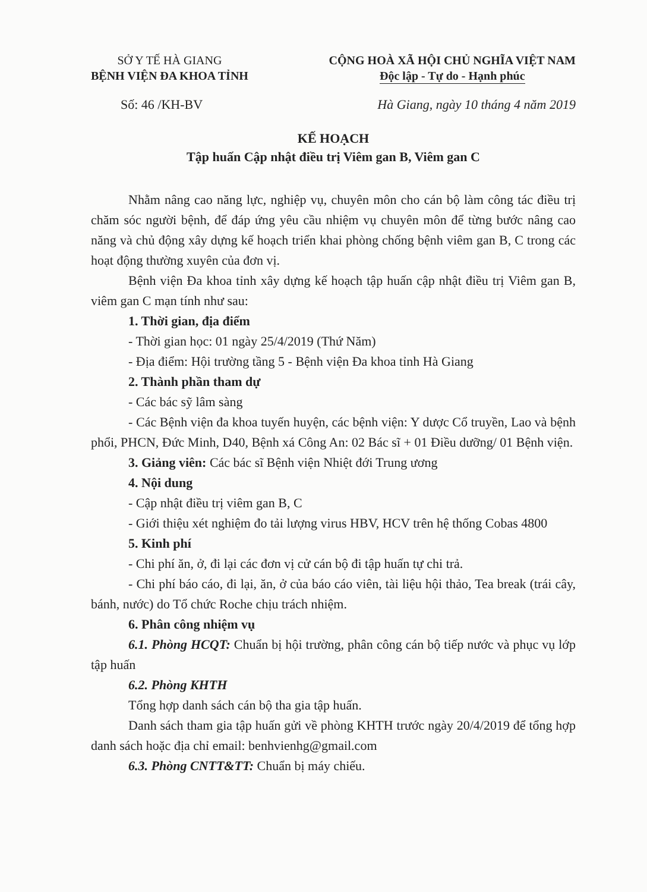SỞ Y TẾ HÀ GIANG
BỆNH VIỆN ĐA KHOA TỈNH
CỘNG HOÀ XÃ HỘI CHỦ NGHĨA VIỆT NAM
Độc lập - Tự do - Hạnh phúc
Số: 46 /KH-BV Hà Giang, ngày 10 tháng 4 năm 2019
KẾ HOẠCH
Tập huấn Cập nhật điều trị Viêm gan B, Viêm gan C
Nhằm nâng cao năng lực, nghiệp vụ, chuyên môn cho cán bộ làm công tác điều trị chăm sóc người bệnh, để đáp ứng yêu cầu nhiệm vụ chuyên môn để từng bước nâng cao năng và chủ động xây dựng kế hoạch triển khai phòng chống bệnh viêm gan B, C trong các hoạt động thường xuyên của đơn vị.
Bệnh viện Đa khoa tỉnh xây dựng kế hoạch tập huấn cập nhật điều trị Viêm gan B, viêm gan C mạn tính như sau:
1. Thời gian, địa điểm
- Thời gian học: 01 ngày 25/4/2019 (Thứ Năm)
- Địa điểm: Hội trường tầng 5 - Bệnh viện Đa khoa tỉnh Hà Giang
2. Thành phần tham dự
- Các bác sỹ lâm sàng
- Các Bệnh viện đa khoa tuyến huyện, các bệnh viện: Y dược Cổ truyền, Lao và bệnh phổi, PHCN, Đức Minh, D40, Bệnh xá Công An: 02 Bác sĩ + 01 Điều dưỡng/ 01 Bệnh viện.
3. Giảng viên: Các bác sĩ Bệnh viện Nhiệt đới Trung ương
4. Nội dung
- Cập nhật điều trị viêm gan B, C
- Giới thiệu xét nghiệm đo tải lượng virus HBV, HCV trên hệ thống Cobas 4800
5. Kinh phí
- Chi phí ăn, ở, đi lại các đơn vị cử cán bộ đi tập huấn tự chi trả.
- Chi phí báo cáo, đi lại, ăn, ở của báo cáo viên, tài liệu hội thảo, Tea break (trái cây, bánh, nước) do Tổ chức Roche chịu trách nhiệm.
6. Phân công nhiệm vụ
6.1. Phòng HCQT: Chuẩn bị hội trường, phân công cán bộ tiếp nước và phục vụ lớp tập huấn
6.2. Phòng KHTH
Tổng hợp danh sách cán bộ tha gia tập huấn.
Danh sách tham gia tập huấn gửi về phòng KHTH trước ngày 20/4/2019 để tổng hợp danh sách hoặc địa chỉ email: benhvienhg@gmail.com
6.3. Phòng CNTT&TT: Chuẩn bị máy chiếu.